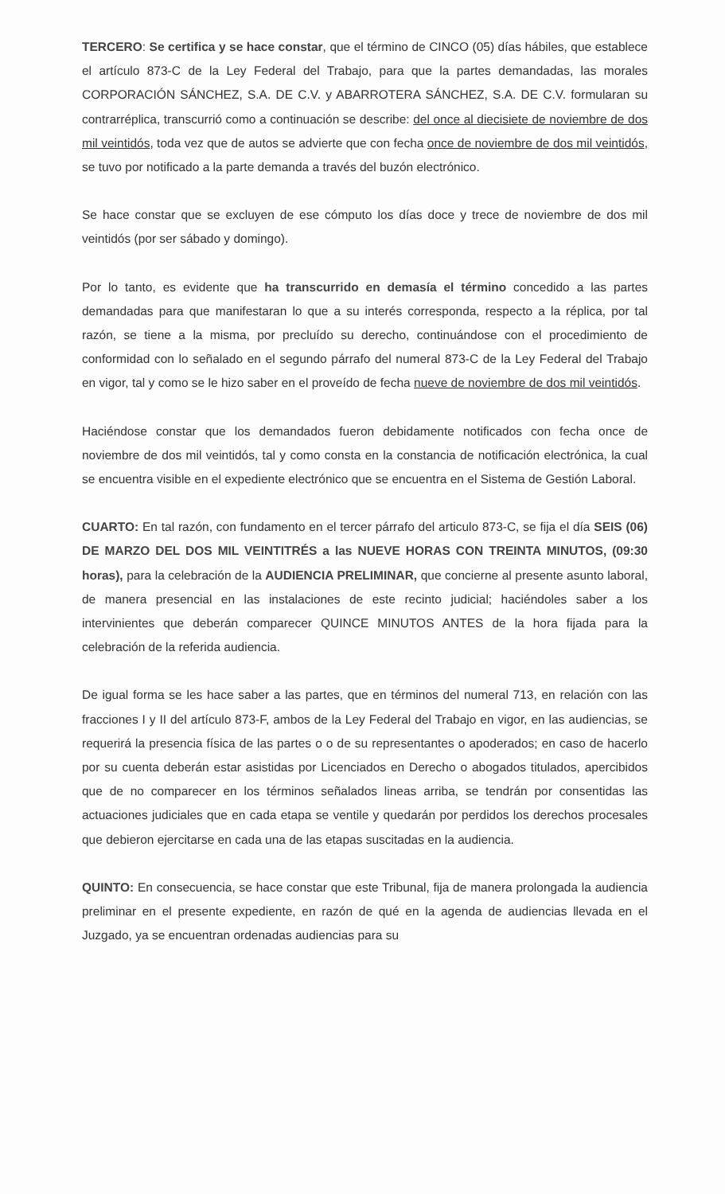TERCERO: Se certifica y se hace constar, que el término de CINCO (05) días hábiles, que establece el artículo 873-C de la Ley Federal del Trabajo, para que la partes demandadas, las morales CORPORACIÓN SÁNCHEZ, S.A. DE C.V. y ABARROTERA SÁNCHEZ, S.A. DE C.V. formularan su contrarréplica, transcurrió como a continuación se describe: del once al diecisiete de noviembre de dos mil veintidós, toda vez que de autos se advierte que con fecha once de noviembre de dos mil veintidós, se tuvo por notificado a la parte demanda a través del buzón electrónico.
Se hace constar que se excluyen de ese cómputo los días doce y trece de noviembre de dos mil veintidós (por ser sábado y domingo).
Por lo tanto, es evidente que ha transcurrido en demasía el término concedido a las partes demandadas para que manifestaran lo que a su interés corresponda, respecto a la réplica, por tal razón, se tiene a la misma, por precluído su derecho, continuándose con el procedimiento de conformidad con lo señalado en el segundo párrafo del numeral 873-C de la Ley Federal del Trabajo en vigor, tal y como se le hizo saber en el proveído de fecha nueve de noviembre de dos mil veintidós.
Haciéndose constar que los demandados fueron debidamente notificados con fecha once de noviembre de dos mil veintidós, tal y como consta en la constancia de notificación electrónica, la cual se encuentra visible en el expediente electrónico que se encuentra en el Sistema de Gestión Laboral.
CUARTO: En tal razón, con fundamento en el tercer párrafo del articulo 873-C, se fija el día SEIS (06) DE MARZO DEL DOS MIL VEINTITRÉS a las NUEVE HORAS CON TREINTA MINUTOS, (09:30 horas), para la celebración de la AUDIENCIA PRELIMINAR, que concierne al presente asunto laboral, de manera presencial en las instalaciones de este recinto judicial; haciéndoles saber a los intervinientes que deberán comparecer QUINCE MINUTOS ANTES de la hora fijada para la celebración de la referida audiencia.
De igual forma se les hace saber a las partes, que en términos del numeral 713, en relación con las fracciones I y II del artículo 873-F, ambos de la Ley Federal del Trabajo en vigor, en las audiencias, se requerirá la presencia física de las partes o o de su representantes o apoderados; en caso de hacerlo por su cuenta deberán estar asistidas por Licenciados en Derecho o abogados titulados, apercibidos que de no comparecer en los términos señalados lineas arriba, se tendrán por consentidas las actuaciones judiciales que en cada etapa se ventile y quedarán por perdidos los derechos procesales que debieron ejercitarse en cada una de las etapas suscitadas en la audiencia.
QUINTO: En consecuencia, se hace constar que este Tribunal, fija de manera prolongada la audiencia preliminar en el presente expediente, en razón de qué en la agenda de audiencias llevada en el Juzgado, ya se encuentran ordenadas audiencias para su